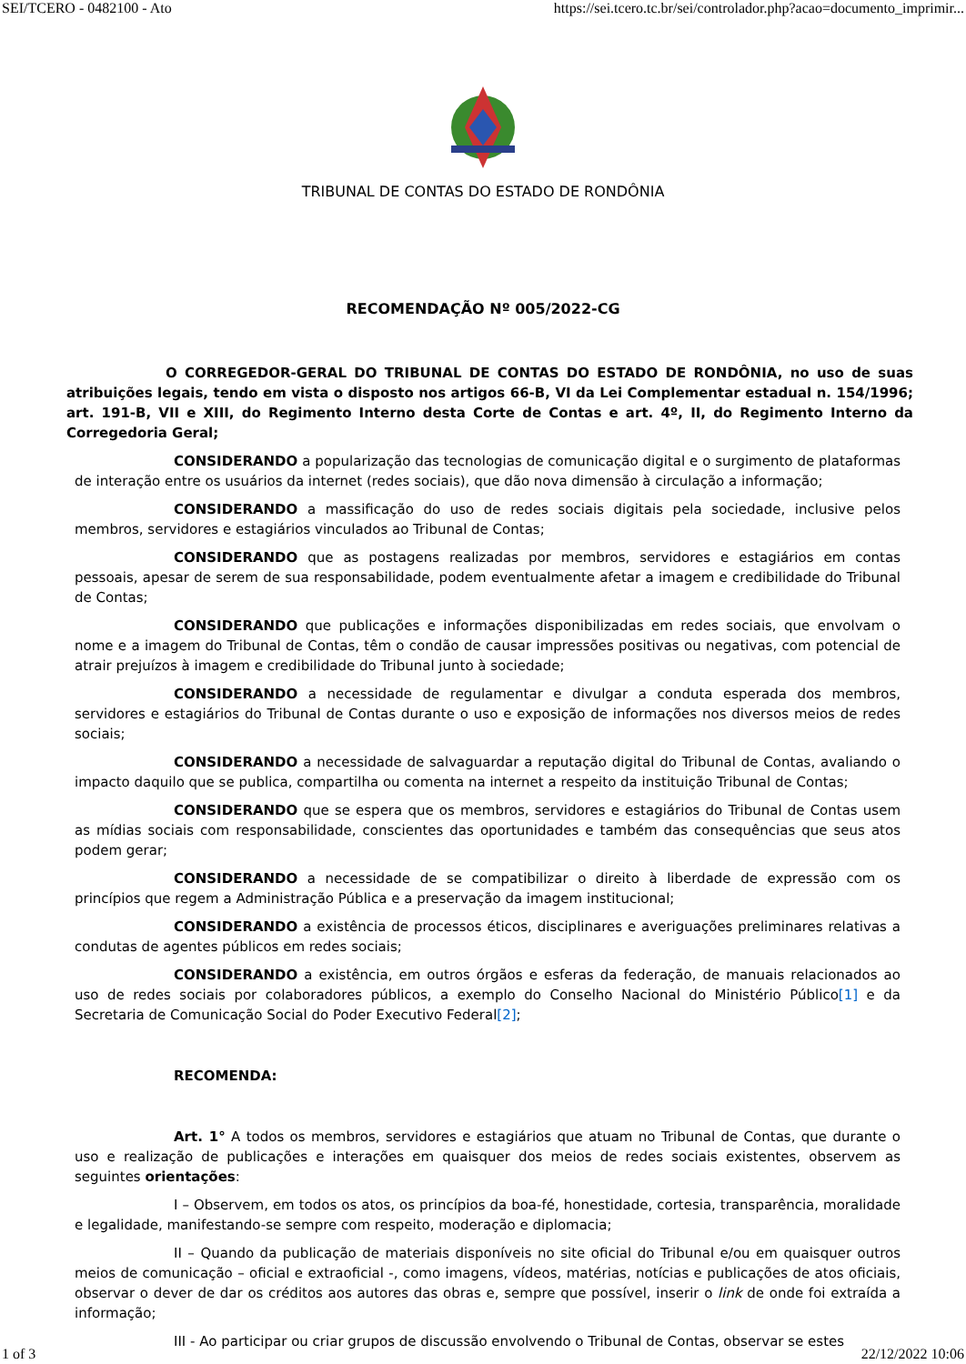SEI/TCERO - 0482100 - Ato https://sei.tcero.tc.br/sei/controlador.php?acao=documento_imprimir...
TRIBUNAL DE CONTAS DO ESTADO DE RONDÔNIA
RECOMENDAÇÃO Nº 005/2022-CG
O CORREGEDOR-GERAL DO TRIBUNAL DE CONTAS DO ESTADO DE RONDÔNIA, no uso de suas atribuições legais, tendo em vista o disposto nos artigos 66-B, VI da Lei Complementar estadual n. 154/1996; art. 191-B, VII e XIII, do Regimento Interno desta Corte de Contas e art. 4º, II, do Regimento Interno da Corregedoria Geral;
CONSIDERANDO a popularização das tecnologias de comunicação digital e o surgimento de plataformas de interação entre os usuários da internet (redes sociais), que dão nova dimensão à circulação a informação;
CONSIDERANDO a massificação do uso de redes sociais digitais pela sociedade, inclusive pelos membros, servidores e estagiários vinculados ao Tribunal de Contas;
CONSIDERANDO que as postagens realizadas por membros, servidores e estagiários em contas pessoais, apesar de serem de sua responsabilidade, podem eventualmente afetar a imagem e credibilidade do Tribunal de Contas;
CONSIDERANDO que publicações e informações disponibilizadas em redes sociais, que envolvam o nome e a imagem do Tribunal de Contas, têm o condão de causar impressões positivas ou negativas, com potencial de atrair prejuízos à imagem e credibilidade do Tribunal junto à sociedade;
CONSIDERANDO a necessidade de regulamentar e divulgar a conduta esperada dos membros, servidores e estagiários do Tribunal de Contas durante o uso e exposição de informações nos diversos meios de redes sociais;
CONSIDERANDO a necessidade de salvaguardar a reputação digital do Tribunal de Contas, avaliando o impacto daquilo que se publica, compartilha ou comenta na internet a respeito da instituição Tribunal de Contas;
CONSIDERANDO que se espera que os membros, servidores e estagiários do Tribunal de Contas usem as mídias sociais com responsabilidade, conscientes das oportunidades e também das consequências que seus atos podem gerar;
CONSIDERANDO a necessidade de se compatibilizar o direito à liberdade de expressão com os princípios que regem a Administração Pública e a preservação da imagem institucional;
CONSIDERANDO a existência de processos éticos, disciplinares e averiguações preliminares relativas a condutas de agentes públicos em redes sociais;
CONSIDERANDO a existência, em outros órgãos e esferas da federação, de manuais relacionados ao uso de redes sociais por colaboradores públicos, a exemplo do Conselho Nacional do Ministério Público[1] e da Secretaria de Comunicação Social do Poder Executivo Federal[2];
RECOMENDA:
Art. 1° A todos os membros, servidores e estagiários que atuam no Tribunal de Contas, que durante o uso e realização de publicações e interações em quaisquer dos meios de redes sociais existentes, observem as seguintes orientações:
I – Observem, em todos os atos, os princípios da boa-fé, honestidade, cortesia, transparência, moralidade e legalidade, manifestando-se sempre com respeito, moderação e diplomacia;
II – Quando da publicação de materiais disponíveis no site oficial do Tribunal e/ou em quaisquer outros meios de comunicação – oficial e extraoficial -, como imagens, vídeos, matérias, notícias e publicações de atos oficiais, observar o dever de dar os créditos aos autores das obras e, sempre que possível, inserir o link de onde foi extraída a informação;
III - Ao participar ou criar grupos de discussão envolvendo o Tribunal de Contas, observar se estes
1 of 3 22/12/2022 10:06